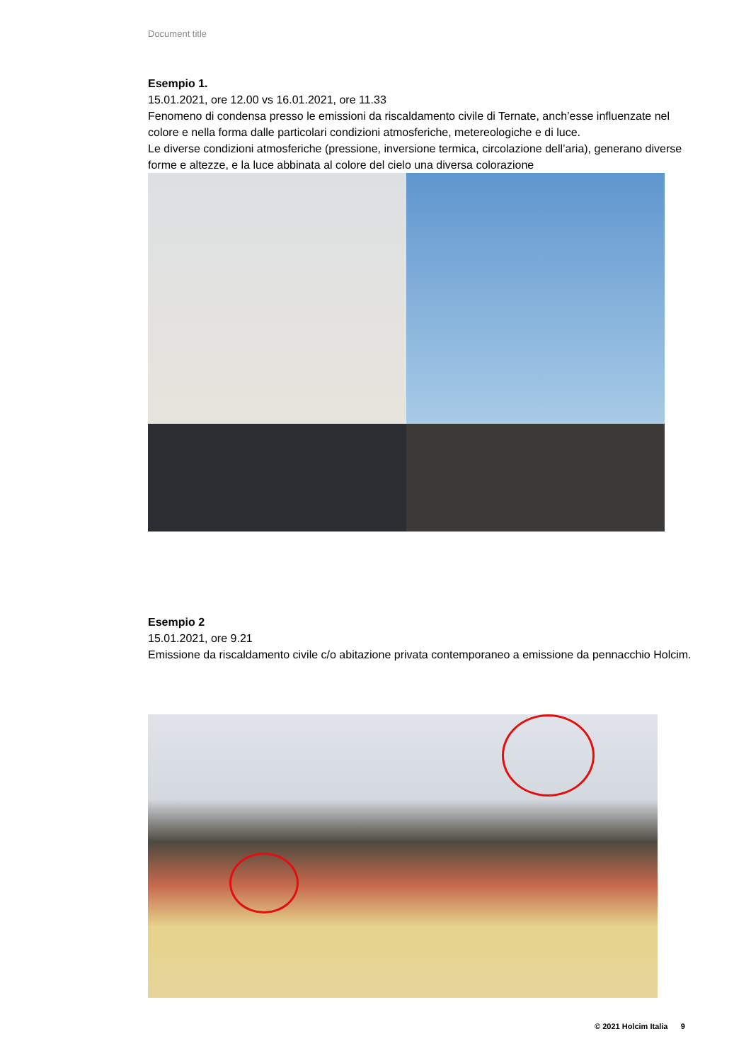Document title
Esempio 1.
15.01.2021, ore 12.00 vs 16.01.2021, ore 11.33
Fenomeno di condensa presso le emissioni da riscaldamento civile di Ternate, anch’esse influenzate nel colore e nella forma dalle particolari condizioni atmosferiche, metereologiche e di luce.
Le diverse condizioni atmosferiche (pressione, inversione termica, circolazione dell’aria), generano diverse forme e altezze, e la luce abbinata al colore del cielo una diversa colorazione
Esempio 2
15.01.2021, ore 9.21
Emissione da riscaldamento civile c/o abitazione privata contemporaneo a emissione da pennacchio Holcim.
© 2021 Holcim Italia 9